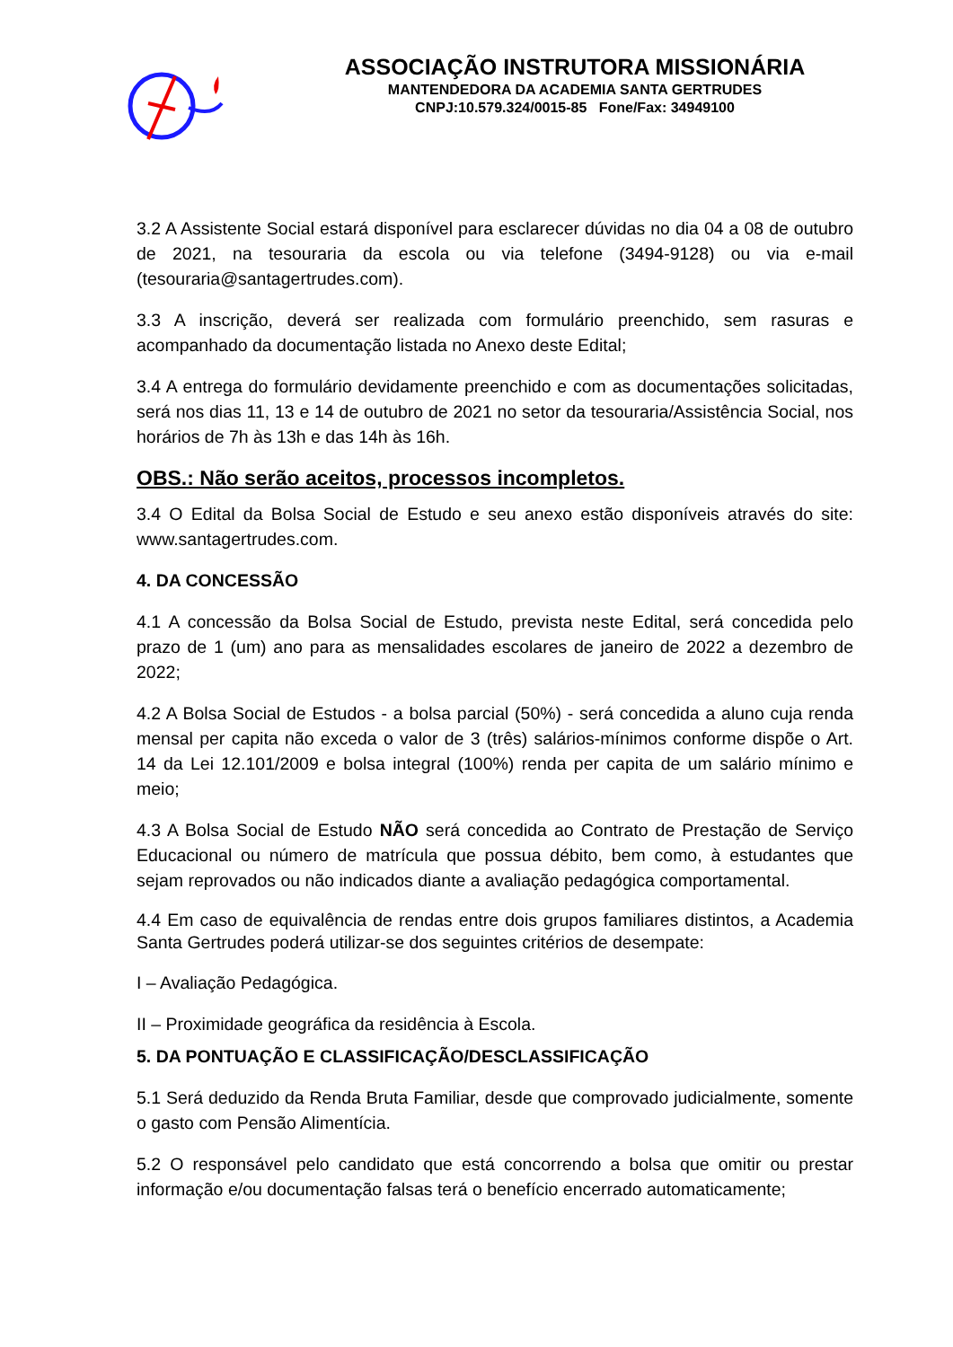ASSOCIAÇÃO INSTRUTORA MISSIONÁRIA
MANTENDEDORA DA ACADEMIA SANTA GERTRUDES
CNPJ:10.579.324/0015-85 Fone/Fax: 34949100
3.2 A Assistente Social estará disponível para esclarecer dúvidas no dia 04 a 08 de outubro de 2021, na tesouraria da escola ou via telefone (3494-9128) ou via e-mail (tesouraria@santagertrudes.com).
3.3 A inscrição, deverá ser realizada com formulário preenchido, sem rasuras e acompanhado da documentação listada no Anexo deste Edital;
3.4 A entrega do formulário devidamente preenchido e com as documentações solicitadas, será nos dias 11, 13 e 14 de outubro de 2021 no setor da tesouraria/Assistência Social, nos horários de 7h às 13h e das 14h às 16h.
OBS.: Não serão aceitos, processos incompletos.
3.4 O Edital da Bolsa Social de Estudo e seu anexo estão disponíveis através do site: www.santagertrudes.com.
4. DA CONCESSÃO
4.1 A concessão da Bolsa Social de Estudo, prevista neste Edital, será concedida pelo prazo de 1 (um) ano para as mensalidades escolares de janeiro de 2022 a dezembro de 2022;
4.2 A Bolsa Social de Estudos - a bolsa parcial (50%) - será concedida a aluno cuja renda mensal per capita não exceda o valor de 3 (três) salários-mínimos conforme dispõe o Art. 14 da Lei 12.101/2009 e bolsa integral (100%) renda per capita de um salário mínimo e meio;
4.3 A Bolsa Social de Estudo NÃO será concedida ao Contrato de Prestação de Serviço Educacional ou número de matrícula que possua débito, bem como, à estudantes que sejam reprovados ou não indicados diante a avaliação pedagógica comportamental.
4.4 Em caso de equivalência de rendas entre dois grupos familiares distintos, a Academia Santa Gertrudes poderá utilizar-se dos seguintes critérios de desempate:
I – Avaliação Pedagógica.
II – Proximidade geográfica da residência à Escola.
5. DA PONTUAÇÃO E CLASSIFICAÇÃO/DESCLASSIFICAÇÃO
5.1 Será deduzido da Renda Bruta Familiar, desde que comprovado judicialmente, somente o gasto com Pensão Alimentícia.
5.2 O responsável pelo candidato que está concorrendo a bolsa que omitir ou prestar informação e/ou documentação falsas terá o benefício encerrado automaticamente;